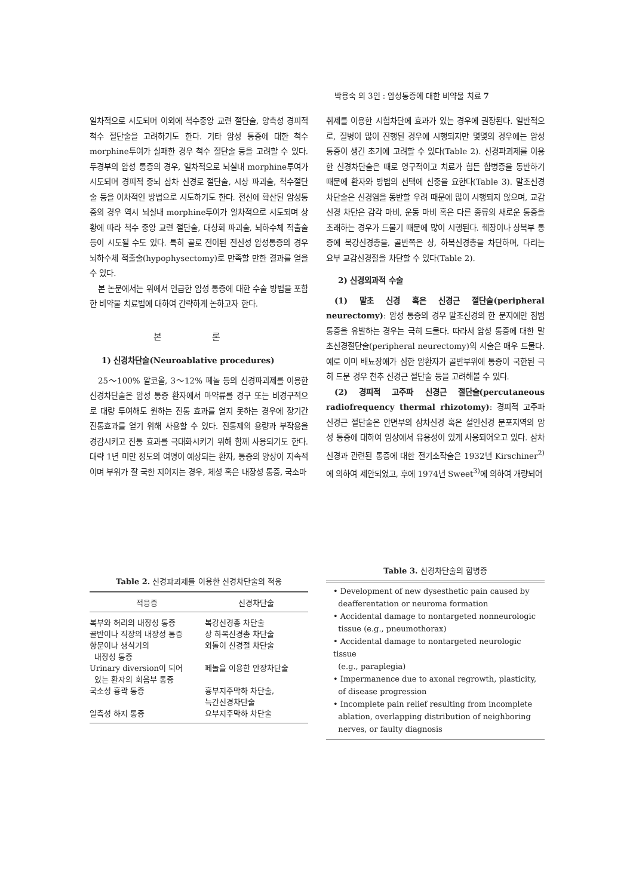박용숙 외 3인 : 암성통증에 대한 비약물 치료 7
일차적으로 시도되며 이외에 척수중앙 교련 절단술, 양측성 경피적 척수 절단술을 고려하기도 한다. 기타 암성 통증에 대한 척수 morphine투여가 실패한 경우 척수 절단술 등을 고려할 수 있다. 두경부의 암성 통증의 경우, 일차적으로 뇌실내 morphine투여가 시도되며 경피적 중뇌 삼차 신경로 절단술, 시상 파괴술, 척수절단술 등을 이차적인 방법으로 시도하기도 한다. 전신에 확산된 암성통증의 경우 역시 뇌실내 morphine투여가 일차적으로 시도되며 상황에 따라 척수 중앙 교련 절단술, 대상회 파괴술, 뇌하수체 적출술 등이 시도될 수도 있다. 특히 골로 전이된 전신성 암성통증의 경우 뇌하수체 적출술(hypophysectomy)로 만족할 만한 결과를 얻을 수 있다.
본 논문에서는 위에서 언급한 암성 통증에 대한 수술 방법을 포함한 비약물 치료법에 대하여 간략하게 논하고자 한다.
본 론
1) 신경차단술(Neuroablative procedures)
25～100% 알코올, 3～12% 페놀 등의 신경파괴제를 이용한 신경차단술은 암성 통증 환자에서 마약류를 경구 또는 비경구적으로 대량 투여해도 원하는 진통 효과를 얻지 못하는 경우에 장기간 진통효과를 얻기 위해 사용할 수 있다. 진통제의 용량과 부작용을 경감시키고 진통 효과를 극대화시키기 위해 함께 사용되기도 한다. 대략 1년 미만 정도의 여명이 예상되는 환자, 통증의 양상이 지속적이며 부위가 잘 국한 지어지는 경우, 체성 혹은 내장성 통증, 국소마
취제를 이용한 시험차단에 효과가 있는 경우에 권장된다. 일반적으로, 질병이 많이 진행된 경우에 시행되지만 몇몇의 경우에는 암성 통증이 생긴 초기에 고려할 수 있다(Table 2). 신경파괴제를 이용한 신경차단술은 때로 영구적이고 치료가 힘든 합병증을 동반하기 때문에 환자와 방법의 선택에 신중을 요한다(Table 3). 말초신경차단술은 신경염을 동반할 우려 때문에 많이 시행되지 않으며, 교감신경 차단은 감각 마비, 운동 마비 혹은 다른 종류의 새로운 통증을 초래하는 경우가 드물기 때문에 많이 시행된다. 췌장이나 상복부 통증에 복강신경총을, 골반쪽은 상, 하복신경총을 차단하며, 다리는 요부 교감신경절을 차단할 수 있다(Table 2).
2) 신경외과적 수술
(1) 말초 신경 혹은 신경근 절단술(peripheral neurectomy): 암성 통증의 경우 말초신경의 한 분지에만 침범 통증을 유발하는 경우는 극히 드물다. 따라서 암성 통증에 대한 말초신경절단술(peripheral neurectomy)의 시술은 매우 드물다. 예로 이미 배뇨장애가 심한 암환자가 골반부위에 통증이 국한된 극히 드문 경우 천추 신경근 절단술 등을 고려해볼 수 있다.
(2) 경피적 고주파 신경근 절단술(percutaneous radiofrequency thermal rhizotomy): 경피적 고주파 신경근 절단술은 안면부의 삼차신경 혹은 설인신경 분포지역의 암성 통증에 대하여 임상에서 유용성이 있게 사용되어오고 있다. 삼차신경과 관련된 통증에 대한 전기소작술은 1932년 Kirschiner<sup>2)</sup>에 의하여 제안되었고, 후에 1974년 Sweet<sup>3)</sup>에 의하여 개량되어
Table 2. 신경파괴제를 이용한 신경차단술의 적응
| 적응증 | 신경차단술 |
| --- | --- |
| 복부와 허리의 내장성 통증 | 복강신경총 차단술 |
| 골반이나 직장의 내장성 통증 | 상 하복신경총 차단술 |
| 항문이나 생식기의 내장성 통증 | 외톨이 신경절 차단술 |
| Urinary diversion이 되어 있는 환자의 회음부 통증 | 페놀을 이용한 안장차단술 |
| 국소성 흉곽 통증 | 흉부지주막하 차단술, 늑간신경차단술 |
| 일측성 하지 통증 | 요부지주막하 차단술 |
Table 3. 신경차단술의 합병증
• Development of new dysesthetic pain caused by
deafferentation or neuroma formation
• Accidental damage to nontargeted nonneurologic
tissue (e.g., pneumothorax)
• Accidental damage to nontargeted neurologic tissue
(e.g., paraplegia)
• Impermanence due to axonal regrowth, plasticity,
of disease progression
• Incomplete pain relief resulting from incomplete
ablation, overlapping distribution of neighboring
nerves, or faulty diagnosis